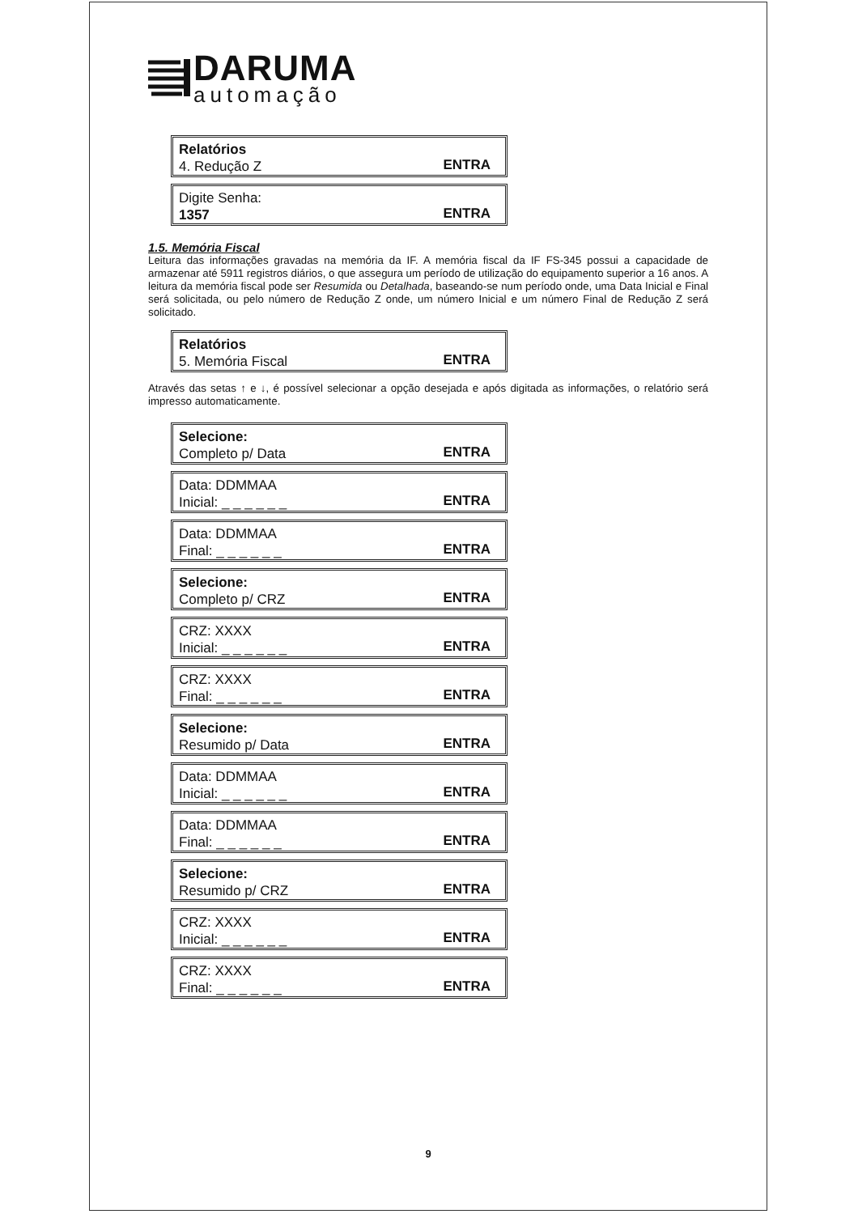DARUMA
automação
Relatórios
4. Redução Z
ENTRA
Digite Senha:
1357
ENTRA
1.5. Memória Fiscal
Leitura das informações gravadas na memória da IF. A memória fiscal da IF FS-345 possui a capacidade de armazenar até 5911 registros diários, o que assegura um período de utilização do equipamento superior a 16 anos. A leitura da memória fiscal pode ser Resumida ou Detalhada, baseando-se num período onde, uma Data Inicial e Final será solicitada, ou pelo número de Redução Z onde, um número Inicial e um número Final de Redução Z será solicitado.
Relatórios
5. Memória Fiscal
ENTRA
Através das setas ↑ e ↓, é possível selecionar a opção desejada e após digitada as informações, o relatório será impresso automaticamente.
Selecione:
Completo p/ Data
ENTRA
Data: DDMMAA
Inicial: _ _ _ _ _ _
ENTRA
Data: DDMMAA
Final: _ _ _ _ _ _
ENTRA
Selecione:
Completo p/ CRZ
ENTRA
CRZ: XXXX
Inicial: _ _ _ _ _ _
ENTRA
CRZ: XXXX
Final: _ _ _ _ _ _
ENTRA
Selecione:
Resumido p/ Data
ENTRA
Data: DDMMAA
Inicial: _ _ _ _ _ _
ENTRA
Data: DDMMAA
Final: _ _ _ _ _ _
ENTRA
Selecione:
Resumido p/ CRZ
ENTRA
CRZ: XXXX
Inicial: _ _ _ _ _ _
ENTRA
CRZ: XXXX
Final: _ _ _ _ _ _
ENTRA
9